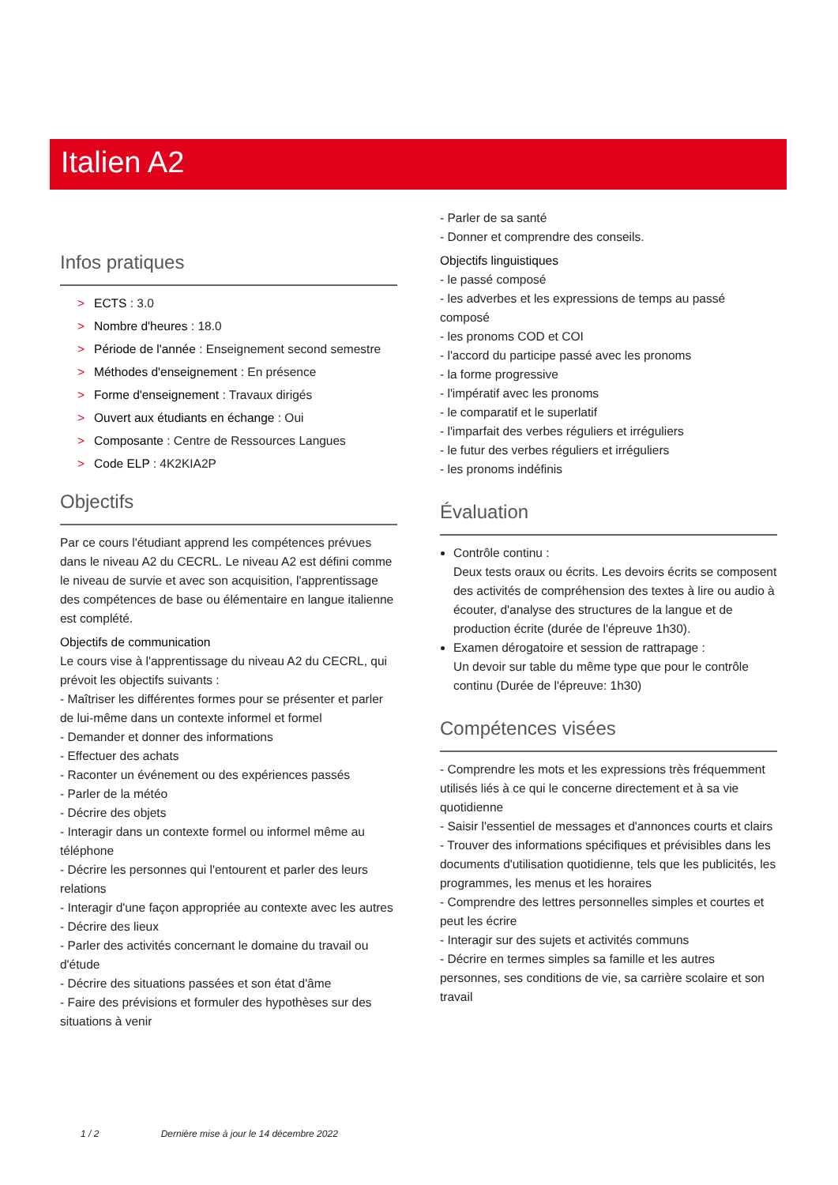Italien A2
Infos pratiques
> ECTS : 3.0
> Nombre d'heures : 18.0
> Période de l'année : Enseignement second semestre
> Méthodes d'enseignement : En présence
> Forme d'enseignement : Travaux dirigés
> Ouvert aux étudiants en échange : Oui
> Composante : Centre de Ressources Langues
> Code ELP : 4K2KIA2P
Objectifs
Par ce cours l'étudiant apprend les compétences prévues dans le niveau A2 du CECRL. Le niveau A2 est défini comme le niveau de survie et avec son acquisition, l'apprentissage des compétences de base ou élémentaire en langue italienne est complété.
Objectifs de communication
Le cours vise à l'apprentissage du niveau A2 du CECRL, qui prévoit les objectifs suivants :
- Maîtriser les différentes formes pour se présenter et parler de lui-même dans un contexte informel et formel
- Demander et donner des informations
- Effectuer des achats
- Raconter un événement ou des expériences passés
- Parler de la météo
- Décrire des objets
- Interagir dans un contexte formel ou informel même au téléphone
- Décrire les personnes qui l'entourent et parler des leurs relations
- Interagir d'une façon appropriée au contexte avec les autres
- Décrire des lieux
- Parler des activités concernant le domaine du travail ou d'étude
- Décrire des situations passées et son état d'âme
- Faire des prévisions et formuler des hypothèses sur des situations à venir
- Parler de sa santé
- Donner et comprendre des conseils.
Objectifs linguistiques
- le passé composé
- les adverbes et les expressions de temps au passé composé
- les pronoms COD et COI
- l'accord du participe passé avec les pronoms
- la forme progressive
- l'impératif avec les pronoms
- le comparatif et le superlatif
- l'imparfait des verbes réguliers et irréguliers
- le futur des verbes réguliers et irréguliers
- les pronoms indéfinis
Évaluation
Contrôle continu :
Deux tests oraux ou écrits. Les devoirs écrits se composent des activités de compréhension des textes à lire ou audio à écouter, d'analyse des structures de la langue et de production écrite (durée de l'épreuve 1h30).
Examen dérogatoire et session de rattrapage :
Un devoir sur table du même type que pour le contrôle continu (Durée de l'épreuve: 1h30)
Compétences visées
- Comprendre les mots et les expressions très fréquemment utilisés liés à ce qui le concerne directement et à sa vie quotidienne
- Saisir l'essentiel de messages et d'annonces courts et clairs
- Trouver des informations spécifiques et prévisibles dans les documents d'utilisation quotidienne, tels que les publicités, les programmes, les menus et les horaires
- Comprendre des lettres personnelles simples et courtes et peut les écrire
- Interagir sur des sujets et activités communs
- Décrire en termes simples sa famille et les autres personnes, ses conditions de vie, sa carrière scolaire et son travail
1 / 2 Dernière mise à jour le 14 décembre 2022